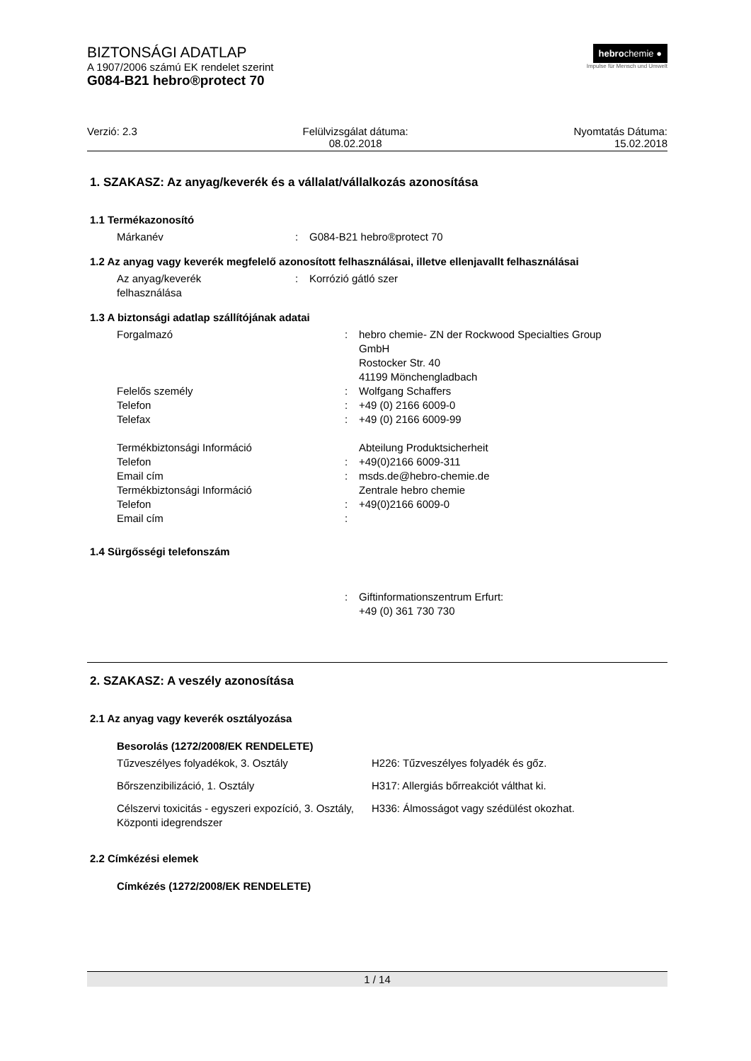BIZTONSÁGI ADATLAP
A 1907/2006 számú EK rendelet szerint
G084-B21 hebro®protect 70
hebrochemie ●
Impulse für Mensch und Umwelt
Verzió: 2.3 Felülvizsgálat dátuma:
08.02.2018
Nyomtatás Dátuma:
15.02.2018
1. SZAKASZ: Az anyag/keverék és a vállalat/vállalkozás azonosítása
1.1 Termékazonosító
| Márkanév | : | G084-B21 hebro®protect 70 |
1.2 Az anyag vagy keverék megfelelő azonosított felhasználásai, illetve ellenjavallt felhasználásai
| Az anyag/keverék felhasználása | : | Korrózió gátló szer |
1.3 A biztonsági adatlap szállítójának adatai
| Forgalmazó | : | hebro chemie- ZN der Rockwood Specialties Group GmbH Rostocker Str. 40 41199 Mönchengladbach |
| Felelős személy | : | Wolfgang Schaffers |
| Telefon | : | +49 (0) 2166 6009-0 |
| Telefax | : | +49 (0) 2166 6009-99 |
| Termékbiztonsági Információ | | Abteilung Produktsicherheit |
| Telefon | : | +49(0)2166 6009-311 |
| Email cím | : | msds.de@hebro-chemie.de |
| Termékbiztonsági Információ | | Zentrale hebro chemie |
| Telefon | : | +49(0)2166 6009-0 |
| Email cím | : | |
1.4 Sürgősségi telefonszám
| | : | Giftinformationszentrum Erfurt: +49 (0) 361 730 730 |
2. SZAKASZ: A veszély azonosítása
2.1 Az anyag vagy keverék osztályozása
Besorolás (1272/2008/EK RENDELETE)
| Tűzveszélyes folyadékok, 3. Osztály | H226: Tűzveszélyes folyadék és gőz. |
| Bőrszenzibilizáció, 1. Osztály | H317: Allergiás bőrreakciót válthat ki. |
| Célszervi toxicitás - egyszeri expozíció, 3. Osztály, Központi idegrendszer | H336: Álmosságot vagy szédülést okozhat. |
2.2 Címkézési elemek
Címkézés (1272/2008/EK RENDELETE)
1 / 14